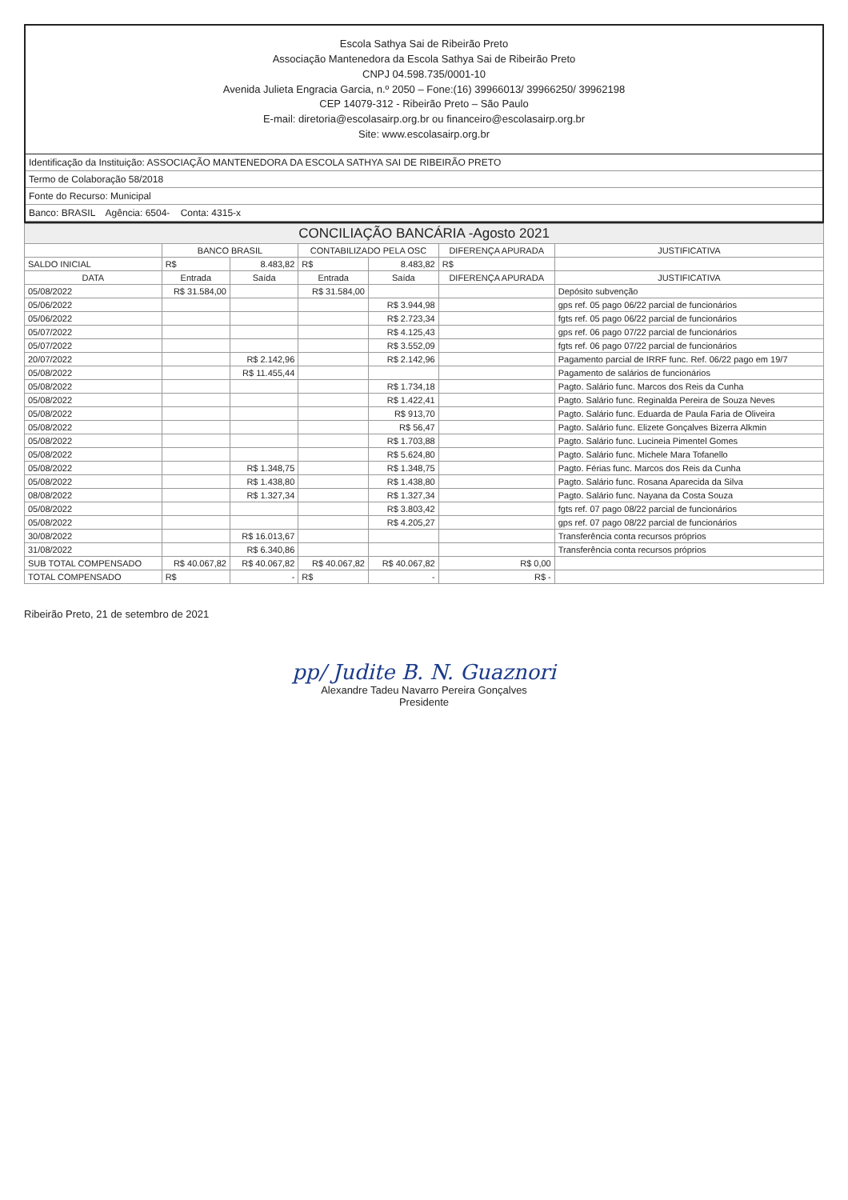Escola Sathya Sai de Ribeirão Preto
Associação Mantenedora da Escola Sathya Sai de Ribeirão Preto
CNPJ 04.598.735/0001-10
Avenida Julieta Engracia Garcia, n.º 2050 – Fone:(16) 39966013/ 39966250/ 39962198
CEP 14079-312 - Ribeirão Preto – São Paulo
E-mail: diretoria@escolasairp.org.br ou financeiro@escolasairp.org.br
Site: www.escolasairp.org.br
Identificação da Instituição: ASSOCIAÇÃO MANTENEDORA DA ESCOLA SATHYA SAI DE RIBEIRÃO PRETO
Termo de Colaboração 58/2018
Fonte do Recurso: Municipal
Banco: BRASIL Agência: 6504- Conta: 4315-x
| CONCILIAÇÃO BANCÁRIA -Agosto 2021 | | | | | | |
| --- | --- | --- | --- | --- | --- | --- |
| | BANCO BRASIL | | CONTABILIZADO PELA OSC | | DIFERENÇA APURADA | JUSTIFICATIVA |
| SALDO INICIAL | R$ | 8.483,82 | R$ | 8.483,82 | R$ | |
| DATA | Entrada | Saída | Entrada | Saída | DIFERENÇA APURADA | JUSTIFICATIVA |
| 05/08/2022 | R$ 31.584,00 | | R$ 31.584,00 | | | Depósito subvenção |
| 05/06/2022 | | | | R$ 3.944,98 | | gps ref. 05 pago 06/22 parcial de funcionários |
| 05/06/2022 | | | | R$ 2.723,34 | | fgts ref. 05 pago 06/22 parcial de funcionários |
| 05/07/2022 | | | | R$ 4.125,43 | | gps ref. 06 pago 07/22 parcial de funcionários |
| 05/07/2022 | | | | R$ 3.552,09 | | fgts ref. 06 pago 07/22 parcial de funcionários |
| 20/07/2022 | | R$ 2.142,96 | | R$ 2.142,96 | | Pagamento parcial de IRRF func. Ref. 06/22 pago em 19/7 |
| 05/08/2022 | | R$ 11.455,44 | | | | Pagamento de salários de funcionários |
| 05/08/2022 | | | | R$ 1.734,18 | | Pagto. Salário func. Marcos dos Reis da Cunha |
| 05/08/2022 | | | | R$ 1.422,41 | | Pagto. Salário func. Reginalda Pereira de Souza Neves |
| 05/08/2022 | | | | R$ 913,70 | | Pagto. Salário func. Eduarda de Paula Faria de Oliveira |
| 05/08/2022 | | | | R$ 56,47 | | Pagto. Salário func. Elizete Gonçalves Bizerra Alkmin |
| 05/08/2022 | | | | R$ 1.703,88 | | Pagto. Salário func. Lucineia Pimentel Gomes |
| 05/08/2022 | | | | R$ 5.624,80 | | Pagto. Salário func. Michele Mara Tofanello |
| 05/08/2022 | | R$ 1.348,75 | | R$ 1.348,75 | | Pagto. Férias func. Marcos dos Reis da Cunha |
| 05/08/2022 | | R$ 1.438,80 | | R$ 1.438,80 | | Pagto. Salário func. Rosana Aparecida da Silva |
| 08/08/2022 | | R$ 1.327,34 | | R$ 1.327,34 | | Pagto. Salário func. Nayana da Costa Souza |
| 05/08/2022 | | | | R$ 3.803,42 | | fgts ref. 07 pago 08/22 parcial de funcionários |
| 05/08/2022 | | | | R$ 4.205,27 | | gps ref. 07 pago 08/22 parcial de funcionários |
| 30/08/2022 | | R$ 16.013,67 | | | | Transferência conta recursos próprios |
| 31/08/2022 | | R$ 6.340,86 | | | | Transferência conta recursos próprios |
| SUB TOTAL COMPENSADO | R$ 40.067,82 | R$ 40.067,82 | R$ 40.067,82 | R$ 40.067,82 | R$ 0,00 | |
| TOTAL COMPENSADO | R$ | - | R$ | - | R$ - | |
Ribeirão Preto, 21 de setembro de 2021
pp/ Judite B. N. Guaznori
Alexandre Tadeu Navarro Pereira Gonçalves
Presidente